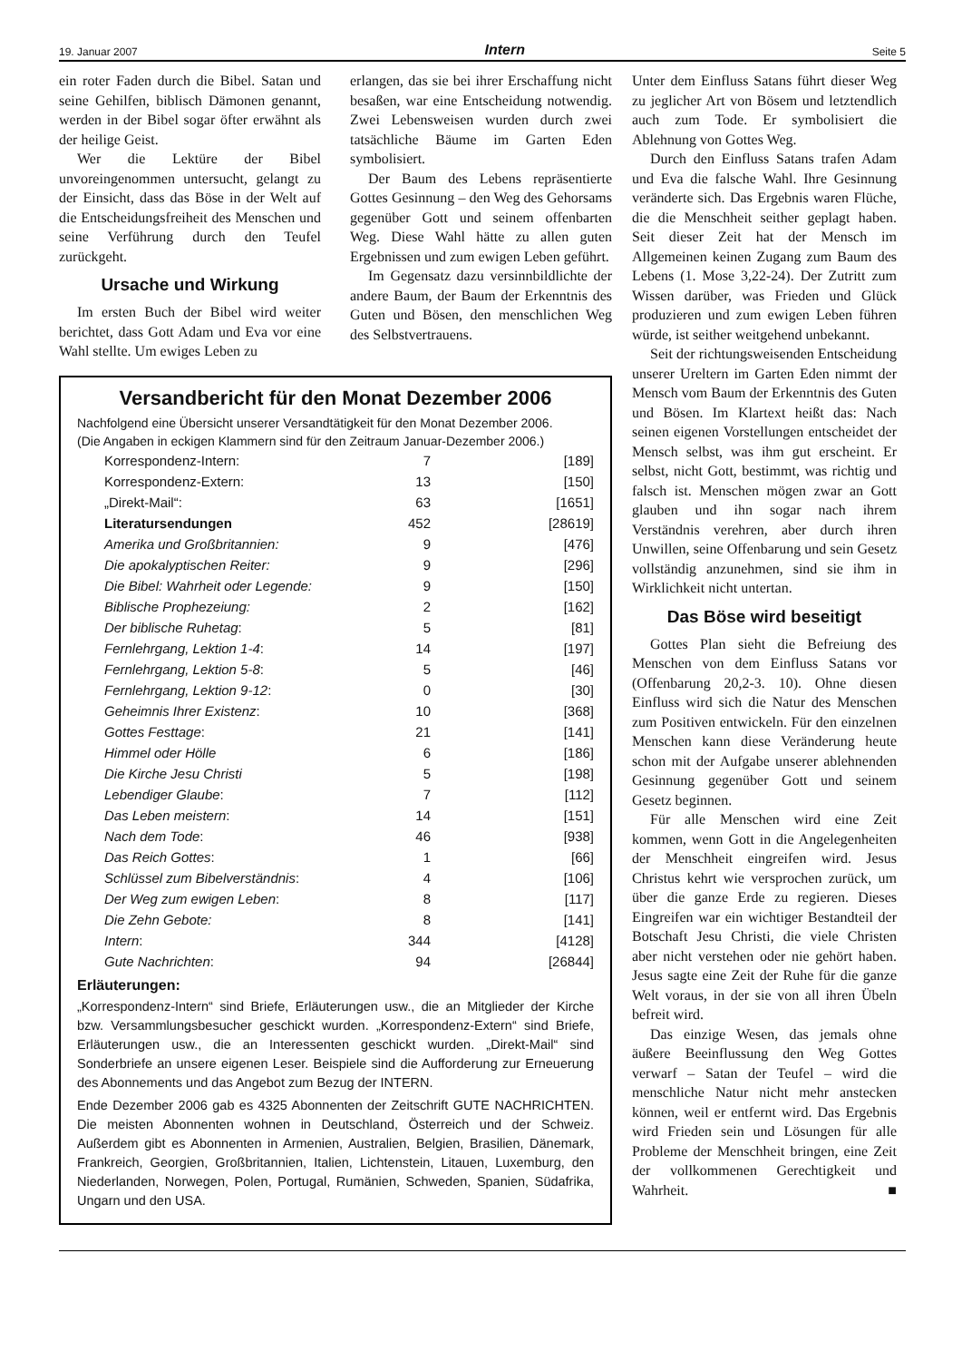19. Januar 2007 Intern Seite 5
ein roter Faden durch die Bibel. Satan und seine Gehilfen, biblisch Dämonen genannt, werden in der Bibel sogar öfter erwähnt als der heilige Geist.
Wer die Lektüre der Bibel unvoreingenommen untersucht, gelangt zu der Einsicht, dass das Böse in der Welt auf die Entscheidungsfreiheit des Menschen und seine Verführung durch den Teufel zurückgeht.
Ursache und Wirkung
Im ersten Buch der Bibel wird weiter berichtet, dass Gott Adam und Eva vor eine Wahl stellte. Um ewiges Leben zu
erlangen, das sie bei ihrer Erschaffung nicht besaßen, war eine Entscheidung notwendig. Zwei Lebensweisen wurden durch zwei tatsächliche Bäume im Garten Eden symbolisiert.
Der Baum des Lebens repräsentierte Gottes Gesinnung – den Weg des Gehorsams gegenüber Gott und seinem offenbarten Weg. Diese Wahl hätte zu allen guten Ergebnissen und zum ewigen Leben geführt.
Im Gegensatz dazu versinnbildlichte der andere Baum, der Baum der Erkenntnis des Guten und Bösen, den menschlichen Weg des Selbstvertrauens.
Versandbericht für den Monat Dezember 2006
Nachfolgend eine Übersicht unserer Versandtätigkeit für den Monat Dezember 2006.
(Die Angaben in eckigen Klammern sind für den Zeitraum Januar-Dezember 2006.)
| Korrespondenz-Intern: | 7 | [189] |
| Korrespondenz-Extern: | 13 | [150] |
| „Direkt-Mail“: | 63 | [1651] |
| Literatursendungen | 452 | [28619] |
| Amerika und Großbritannien: | 9 | [476] |
| Die apokalyptischen Reiter: | 9 | [296] |
| Die Bibel: Wahrheit oder Legende: | 9 | [150] |
| Biblische Prophezeiung: | 2 | [162] |
| Der biblische Ruhetag : | 5 | [81] |
| Fernlehrgang, Lektion 1-4 : | 14 | [197] |
| Fernlehrgang, Lektion 5-8 : | 5 | [46] |
| Fernlehrgang, Lektion 9-12 : | 0 | [30] |
| Geheimnis Ihrer Existenz : | 10 | [368] |
| Gottes Festtage : | 21 | [141] |
| Himmel oder Hölle | 6 | [186] |
| Die Kirche Jesu Christi | 5 | [198] |
| Lebendiger Glaube : | 7 | [112] |
| Das Leben meistern : | 14 | [151] |
| Nach dem Tode : | 46 | [938] |
| Das Reich Gottes : | 1 | [66] |
| Schlüssel zum Bibelverständnis : | 4 | [106] |
| Der Weg zum ewigen Leben : | 8 | [117] |
| Die Zehn Gebote: | 8 | [141] |
| Intern : | 344 | [4128] |
| Gute Nachrichten : | 94 | [26844] |
Erläuterungen:
„Korrespondenz-Intern“ sind Briefe, Erläuterungen usw., die an Mitglieder der Kirche bzw. Versammlungsbesucher geschickt wurden. „Korrespondenz-Extern“ sind Briefe, Erläuterungen usw., die an Interessenten geschickt wurden. „Direkt-Mail“ sind Sonderbriefe an unsere eigenen Leser. Beispiele sind die Aufforderung zur Erneuerung des Abonnements und das Angebot zum Bezug der INTERN.
Ende Dezember 2006 gab es 4325 Abonnenten der Zeitschrift GUTE NACHRICHTEN. Die meisten Abonnenten wohnen in Deutschland, Österreich und der Schweiz. Außerdem gibt es Abonnenten in Armenien, Australien, Belgien, Brasilien, Dänemark, Frankreich, Georgien, Großbritannien, Italien, Lichtenstein, Litauen, Luxemburg, den Niederlanden, Norwegen, Polen, Portugal, Rumänien, Schweden, Spanien, Südafrika, Ungarn und den USA.
Unter dem Einfluss Satans führt dieser Weg zu jeglicher Art von Bösem und letztendlich auch zum Tode. Er symbolisiert die Ablehnung von Gottes Weg.
Durch den Einfluss Satans trafen Adam und Eva die falsche Wahl. Ihre Gesinnung veränderte sich. Das Ergebnis waren Flüche, die die Menschheit seither geplagt haben. Seit dieser Zeit hat der Mensch im Allgemeinen keinen Zugang zum Baum des Lebens (1. Mose 3,22-24). Der Zutritt zum Wissen darüber, was Frieden und Glück produzieren und zum ewigen Leben führen würde, ist seither weitgehend unbekannt.
Seit der richtungsweisenden Entscheidung unserer Ureltern im Garten Eden nimmt der Mensch vom Baum der Erkenntnis des Guten und Bösen. Im Klartext heißt das: Nach seinen eigenen Vorstellungen entscheidet der Mensch selbst, was ihm gut erscheint. Er selbst, nicht Gott, bestimmt, was richtig und falsch ist. Menschen mögen zwar an Gott glauben und ihn sogar nach ihrem Verständnis verehren, aber durch ihren Unwillen, seine Offenbarung und sein Gesetz vollständig anzunehmen, sind sie ihm in Wirklichkeit nicht untertan.
Das Böse wird beseitigt
Gottes Plan sieht die Befreiung des Menschen von dem Einfluss Satans vor (Offenbarung 20,2-3. 10). Ohne diesen Einfluss wird sich die Natur des Menschen zum Positiven entwickeln. Für den einzelnen Menschen kann diese Veränderung heute schon mit der Aufgabe unserer ablehnenden Gesinnung gegenüber Gott und seinem Gesetz beginnen.
Für alle Menschen wird eine Zeit kommen, wenn Gott in die Angelegenheiten der Menschheit eingreifen wird. Jesus Christus kehrt wie versprochen zurück, um über die ganze Erde zu regieren. Dieses Eingreifen war ein wichtiger Bestandteil der Botschaft Jesu Christi, die viele Christen aber nicht verstehen oder nie gehört haben. Jesus sagte eine Zeit der Ruhe für die ganze Welt voraus, in der sie von all ihren Übeln befreit wird.
Das einzige Wesen, das jemals ohne äußere Beeinflussung den Weg Gottes verwarf – Satan der Teufel – wird die menschliche Natur nicht mehr anstecken können, weil er entfernt wird. Das Ergebnis wird Frieden sein und Lösungen für alle Probleme der Menschheit bringen, eine Zeit der vollkommenen Gerechtigkeit und Wahrheit. ■